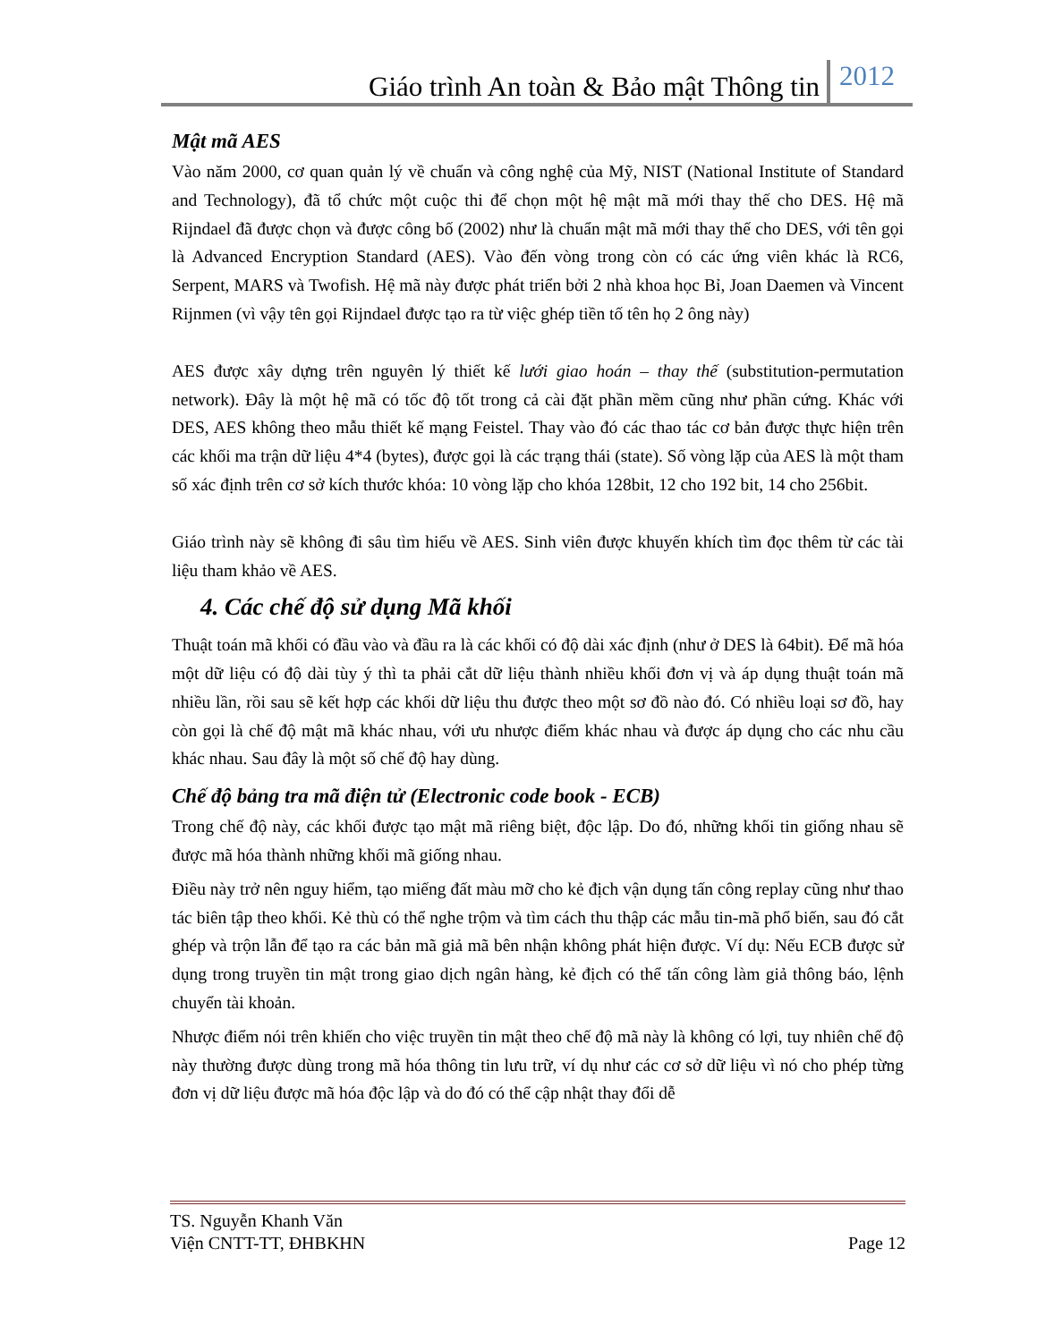Giáo trình An toàn & Bảo mật Thông tin 2012
Mật mã AES
Vào năm 2000, cơ quan quản lý về chuẩn và công nghệ của Mỹ, NIST (National Institute of Standard and Technology), đã tổ chức một cuộc thi để chọn một hệ mật mã mới thay thế cho DES. Hệ mã Rijndael đã được chọn và được công bố (2002) như là chuẩn mật mã mới thay thế cho DES, với tên gọi là Advanced Encryption Standard (AES). Vào đến vòng trong còn có các ứng viên khác là RC6, Serpent, MARS và Twofish. Hệ mã này được phát triển bởi 2 nhà khoa học Bỉ, Joan Daemen và Vincent Rijnmen (vì vậy tên gọi Rijndael được tạo ra từ việc ghép tiền tố tên họ 2 ông này)
AES được xây dựng trên nguyên lý thiết kế lưới giao hoán – thay thế (substitution-permutation network). Đây là một hệ mã có tốc độ tốt trong cả cài đặt phần mềm cũng như phần cứng. Khác với DES, AES không theo mẫu thiết kế mạng Feistel. Thay vào đó các thao tác cơ bản được thực hiện trên các khối ma trận dữ liệu 4*4 (bytes), được gọi là các trạng thái (state). Số vòng lặp của AES là một tham số xác định trên cơ sở kích thước khóa: 10 vòng lặp cho khóa 128bit, 12 cho 192 bit, 14 cho 256bit.
Giáo trình này sẽ không đi sâu tìm hiểu về AES. Sinh viên được khuyến khích tìm đọc thêm từ các tài liệu tham khảo về AES.
4. Các chế độ sử dụng Mã khối
Thuật toán mã khối có đầu vào và đầu ra là các khối có độ dài xác định (như ở DES là 64bit). Để mã hóa một dữ liệu có độ dài tùy ý thì ta phải cắt dữ liệu thành nhiều khối đơn vị và áp dụng thuật toán mã nhiều lần, rồi sau sẽ kết hợp các khối dữ liệu thu được theo một sơ đồ nào đó. Có nhiều loại sơ đồ, hay còn gọi là chế độ mật mã khác nhau, với ưu nhược điểm khác nhau và được áp dụng cho các nhu cầu khác nhau. Sau đây là một số chế độ hay dùng.
Chế độ bảng tra mã điện tử (Electronic code book - ECB)
Trong chế độ này, các khối được tạo mật mã riêng biệt, độc lập. Do đó, những khối tin giống nhau sẽ được mã hóa thành những khối mã giống nhau.
Điều này trở nên nguy hiểm, tạo miếng đất màu mỡ cho kẻ địch vận dụng tấn công replay cũng như thao tác biên tập theo khối. Kẻ thù có thể nghe trộm và tìm cách thu thập các mẫu tin-mã phổ biến, sau đó cắt ghép và trộn lẫn để tạo ra các bản mã giả mã bên nhận không phát hiện được. Ví dụ: Nếu ECB được sử dụng trong truyền tin mật trong giao dịch ngân hàng, kẻ địch có thể tấn công làm giả thông báo, lệnh chuyển tài khoản.
Nhược điểm nói trên khiến cho việc truyền tin mật theo chế độ mã này là không có lợi, tuy nhiên chế độ này thường được dùng trong mã hóa thông tin lưu trữ, ví dụ như các cơ sở dữ liệu vì nó cho phép từng đơn vị dữ liệu được mã hóa độc lập và do đó có thể cập nhật thay đổi dễ
TS. Nguyễn Khanh Văn
Viện CNTT-TT, ĐHBKHN Page 12